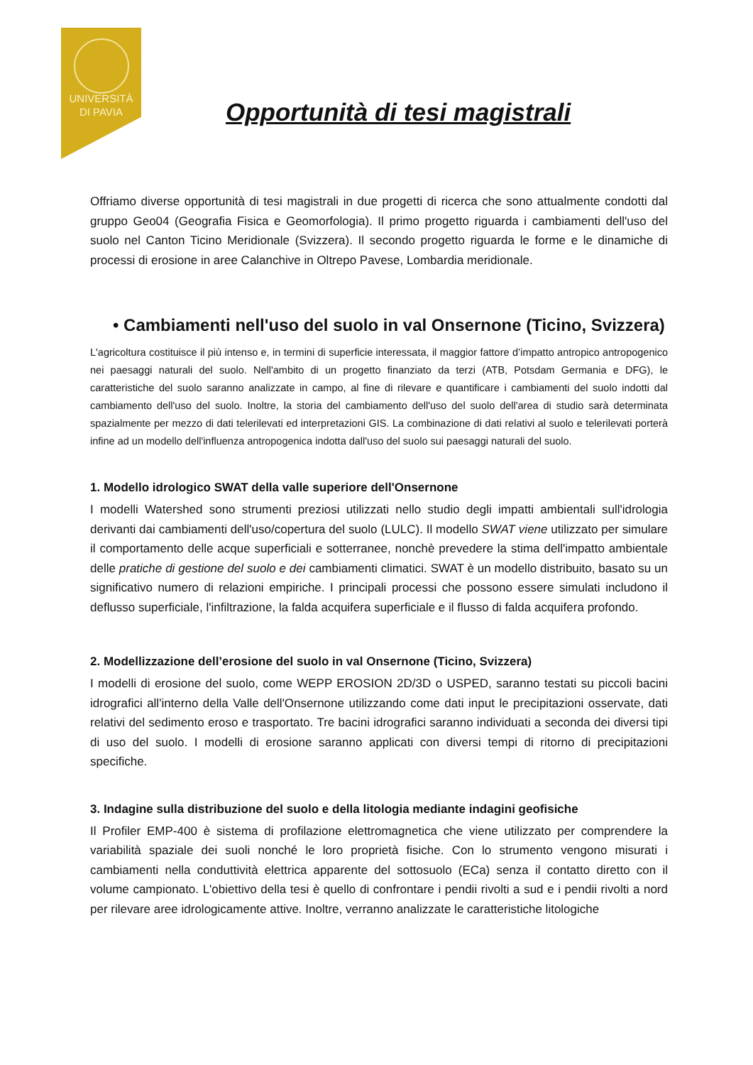UNIVERSITÀ
DI PAVIA
Opportunità di tesi magistrali
Offriamo diverse opportunità di tesi magistrali in due progetti di ricerca che sono attualmente condotti dal gruppo Geo04 (Geografia Fisica e Geomorfologia). Il primo progetto riguarda i cambiamenti dell'uso del suolo nel Canton Ticino Meridionale (Svizzera). Il secondo progetto riguarda le forme e le dinamiche di processi di erosione in aree Calanchive in Oltrepo Pavese, Lombardia meridionale.
• Cambiamenti nell'uso del suolo in val Onsernone (Ticino, Svizzera)
L'agricoltura costituisce il più intenso e, in termini di superficie interessata, il maggior fattore d’impatto antropico antropogenico nei paesaggi naturali del suolo. Nell'ambito di un progetto finanziato da terzi (ATB, Potsdam Germania e DFG), le caratteristiche del suolo saranno analizzate in campo, al fine di rilevare e quantificare i cambiamenti del suolo indotti dal cambiamento dell'uso del suolo. Inoltre, la storia del cambiamento dell'uso del suolo dell'area di studio sarà determinata spazialmente per mezzo di dati telerilevati ed interpretazioni GIS. La combinazione di dati relativi al suolo e telerilevati porterà infine ad un modello dell'influenza antropogenica indotta dall'uso del suolo sui paesaggi naturali del suolo.
1. Modello idrologico SWAT della valle superiore dell'Onsernone
I modelli Watershed sono strumenti preziosi utilizzati nello studio degli impatti ambientali sull'idrologia derivanti dai cambiamenti dell'uso/copertura del suolo (LULC). Il modello SWAT viene utilizzato per simulare il comportamento delle acque superficiali e sotterranee, nonchè prevedere la stima dell'impatto ambientale delle pratiche di gestione del suolo e dei cambiamenti climatici. SWAT è un modello distribuito, basato su un significativo numero di relazioni empiriche. I principali processi che possono essere simulati includono il deflusso superficiale, l'infiltrazione, la falda acquifera superficiale e il flusso di falda acquifera profondo.
2. Modellizzazione dell’erosione del suolo in val Onsernone (Ticino, Svizzera)
I modelli di erosione del suolo, come WEPP EROSION 2D/3D o USPED, saranno testati su piccoli bacini idrografici all'interno della Valle dell'Onsernone utilizzando come dati input le precipitazioni osservate, dati relativi del sedimento eroso e trasportato. Tre bacini idrografici saranno individuati a seconda dei diversi tipi di uso del suolo. I modelli di erosione saranno applicati con diversi tempi di ritorno di precipitazioni specifiche.
3. Indagine sulla distribuzione del suolo e della litologia mediante indagini geofisiche
Il Profiler EMP-400 è sistema di profilazione elettromagnetica che viene utilizzato per comprendere la variabilità spaziale dei suoli nonché le loro proprietà fisiche. Con lo strumento vengono misurati i cambiamenti nella conduttività elettrica apparente del sottosuolo (ECa) senza il contatto diretto con il volume campionato. L'obiettivo della tesi è quello di confrontare i pendii rivolti a sud e i pendii rivolti a nord per rilevare aree idrologicamente attive. Inoltre, verranno analizzate le caratteristiche litologiche